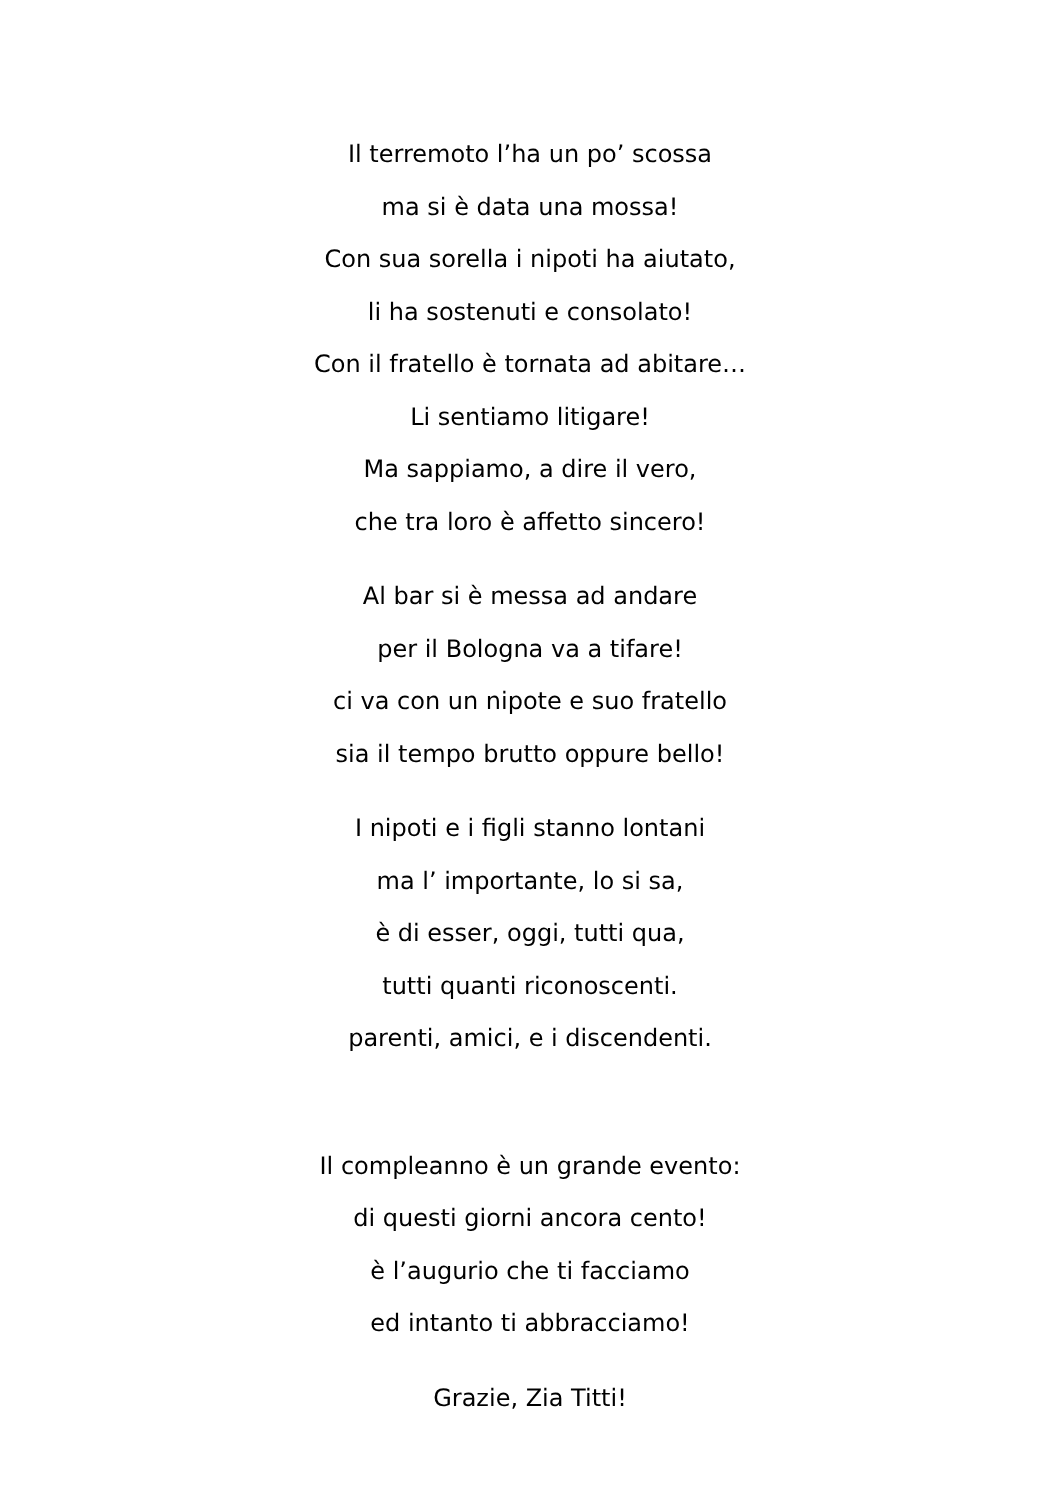Il terremoto l’ha un po’ scossa
ma si è data una mossa!
Con sua sorella i nipoti ha aiutato,
li ha sostenuti e consolato!
Con il fratello è tornata ad abitare…
Li sentiamo litigare!
Ma sappiamo, a dire il vero,
che tra loro è affetto sincero!
Al bar si è messa ad andare
per il Bologna va a tifare!
ci va con un nipote e suo fratello
sia il tempo brutto oppure bello!
I nipoti e i figli stanno lontani
ma l’ importante, lo si sa,
è di esser, oggi, tutti qua,
tutti quanti riconoscenti.
parenti, amici, e i discendenti.
Il compleanno è un grande evento:
di questi giorni ancora cento!
è l’augurio che ti facciamo
ed intanto ti abbracciamo!
Grazie, Zia Titti!